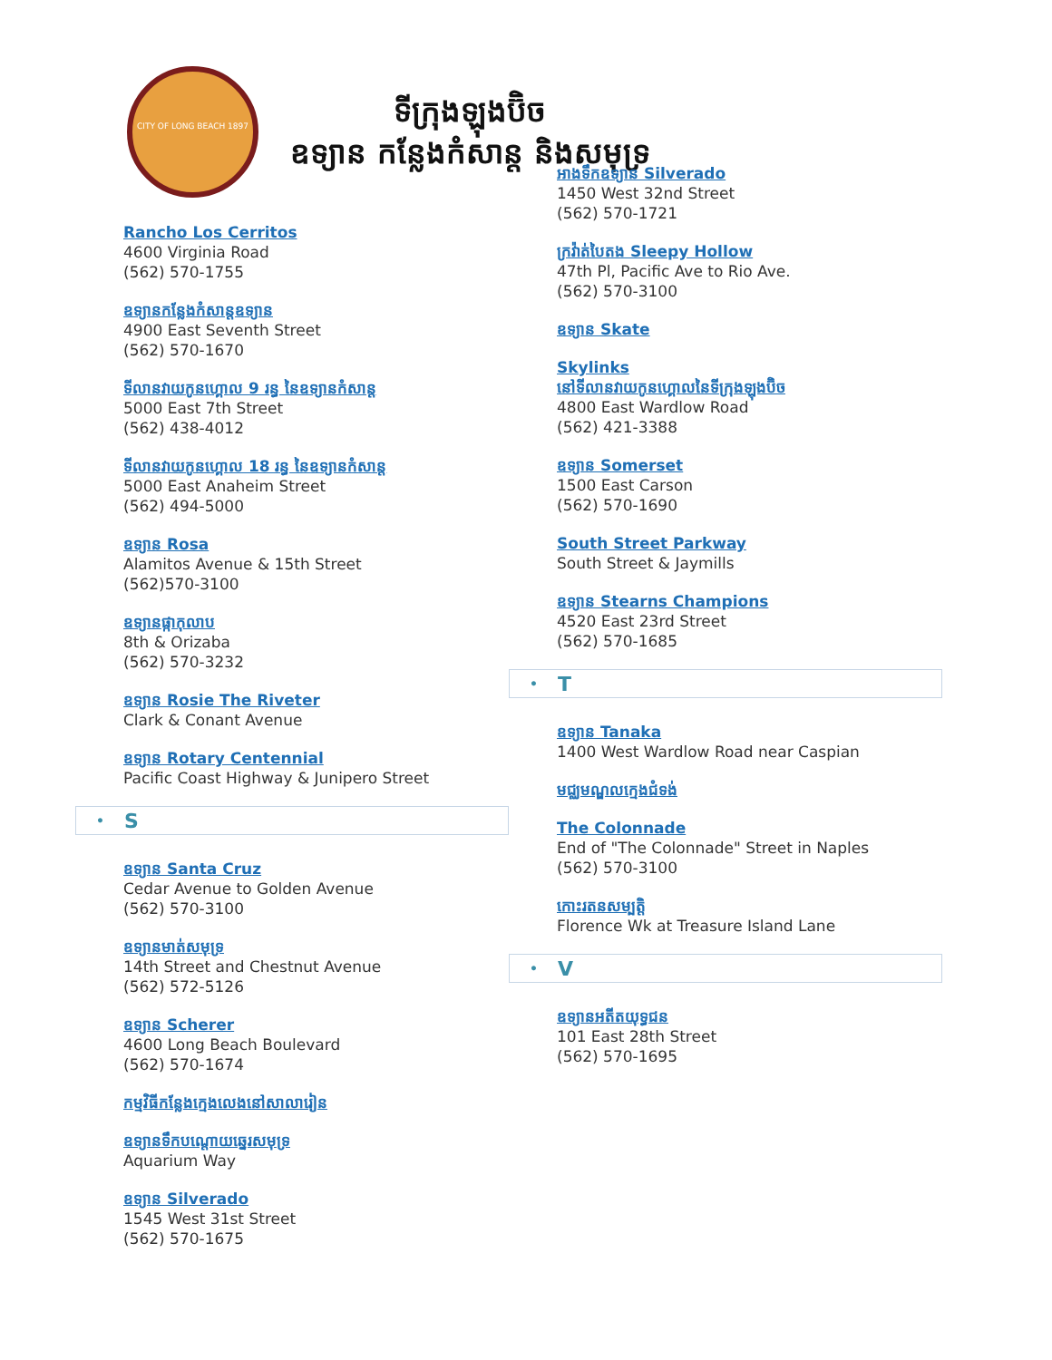CITY OF LONG BEACH 1897
ទីក្រុងឡុងប៊ិច
ឧទ្យាន កន្លែងកំសាន្ត និងសមុទ្រ
Rancho Los Cerritos
4600 Virginia Road
(562) 570-1755
ឧទ្យានកន្លែងកំសាន្តឧទ្យាន
4900 East Seventh Street
(562) 570-1670
ទីលានវាយកូនហ្គោល 9 រន្ធ នៃឧទ្យានកំសាន្ត
5000 East 7th Street
(562) 438-4012
ទីលានវាយកូនហ្គោល 18 រន្ធ នៃឧទ្យានកំសាន្ត
5000 East Anaheim Street
(562) 494-5000
ឧទ្យាន Rosa
Alamitos Avenue & 15th Street
(562)570-3100
ឧទ្យានផ្កាកុលាប
8th & Orizaba
(562) 570-3232
ឧទ្យាន Rosie The Riveter
Clark & Conant Avenue
ឧទ្យាន Rotary Centennial
Pacific Coast Highway & Junipero Street
• S
ឧទ្យាន Santa Cruz
Cedar Avenue to Golden Avenue
(562) 570-3100
ឧទ្យានមាត់សមុទ្រ
14th Street and Chestnut Avenue
(562) 572-5126
ឧទ្យាន Scherer
4600 Long Beach Boulevard
(562) 570-1674
កម្មវិធីកន្លែងក្មេងលេងនៅសាលារៀន
ឧទ្យានទឹកបណ្តោយឆ្នេរសមុទ្រ
Aquarium Way
ឧទ្យាន Silverado
1545 West 31st Street
(562) 570-1675
អាងទឹកឧទ្យាន Silverado
1450 West 32nd Street
(562) 570-1721
ក្រវ៉ាត់បៃតង Sleepy Hollow
47th Pl, Pacific Ave to Rio Ave.
(562) 570-3100
ឧទ្យាន Skate
Skylinks
នៅទីលានវាយកូនហ្គោលនៃទីក្រុងឡុងប៊ិច
4800 East Wardlow Road
(562) 421-3388
ឧទ្យាន Somerset
1500 East Carson
(562) 570-1690
South Street Parkway
South Street & Jaymills
ឧទ្យាន Stearns Champions
4520 East 23rd Street
(562) 570-1685
• T
ឧទ្យាន Tanaka
1400 West Wardlow Road near Caspian
មជ្ឈមណ្ឌលក្មេងជំទង់
The Colonnade
End of "The Colonnade" Street in Naples
(562) 570-3100
កោះរតនសម្បត្តិ
Florence Wk at Treasure Island Lane
• V
ឧទ្យានអតីតយុទ្ធជន
101 East 28th Street
(562) 570-1695